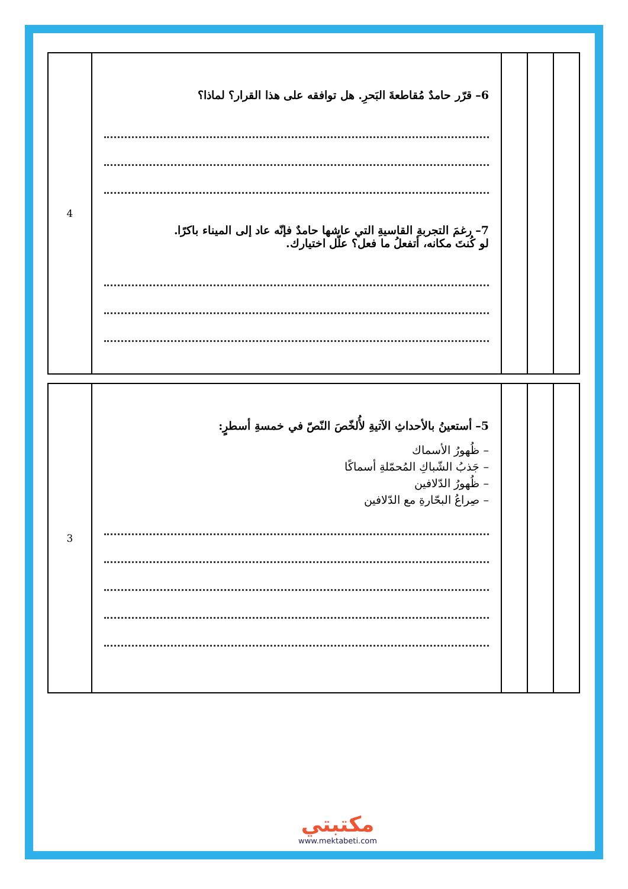| 4 | 6– قرّر حامدٌ مُقاطعةَ البَحرِ. هل توافقه على هذا القرار؟ لماذا؟ 7– رغمَ التجربةِ القاسيةِ التي عاشها حامدٌ فإنّه عاد إلى الميناء باكرًا. لو كُنتَ مكانه، أتفعلُ ما فعل؟ علّل اختيارك. | | | |
| 3 | 5– أستعينُ بالأحداثِ الآتيةِ لأُلخّصَ النّصّ في خمسةِ أسطرٍ: – ظُهورُ الأسماك – جَذبُ الشّباكِ المُحمّلةِ أسماكًا – ظُهورُ الدّلافين – صِراعُ البحّارةِ مع الدّلافين | | | |
مكتبتي
www.mektabeti.com